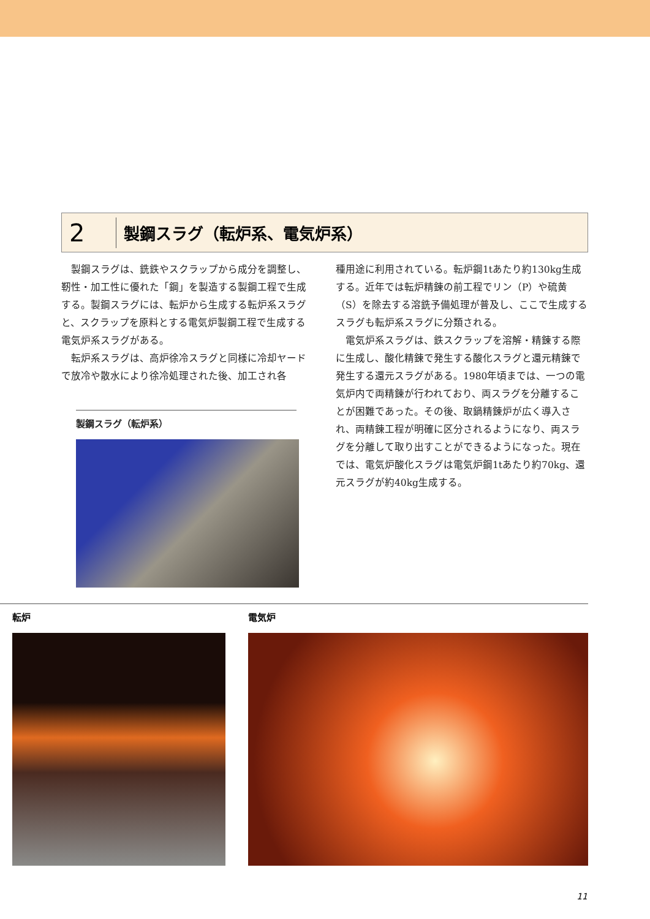2
製鋼スラグ（転炉系、電気炉系）
製鋼スラグは、銑鉄やスクラップから成分を調整し、靭性・加工性に優れた「鋼」を製造する製鋼工程で生成する。製鋼スラグには、転炉から生成する転炉系スラグと、スクラップを原料とする電気炉製鋼工程で生成する電気炉系スラグがある。
転炉系スラグは、高炉徐冷スラグと同様に冷却ヤードで放冷や散水により徐冷処理された後、加工され各
製鋼スラグ（転炉系）
種用途に利用されている。転炉鋼1tあたり約130kg生成する。近年では転炉精錬の前工程でリン（P）や硫黄（S）を除去する溶銑予備処理が普及し、ここで生成するスラグも転炉系スラグに分類される。
電気炉系スラグは、鉄スクラップを溶解・精錬する際に生成し、酸化精錬で発生する酸化スラグと還元精錬で発生する還元スラグがある。1980年頃までは、一つの電気炉内で両精錬が行われており、両スラグを分離することが困難であった。その後、取鍋精錬炉が広く導入され、両精錬工程が明確に区分されるようになり、両スラグを分離して取り出すことができるようになった。現在では、電気炉酸化スラグは電気炉鋼1tあたり約70kg、還元スラグが約40kg生成する。
転炉 電気炉
11